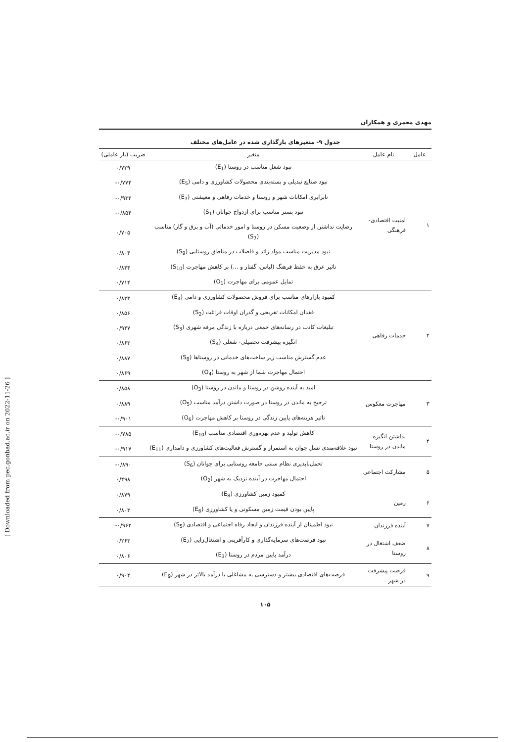مهدی معمری و همکاران
جدول ۹- متغیرهای بارگذاری شده در عامل‌های مختلف
| عامل | نام عامل | متغیر | ضریب (بار عاملی) |
| --- | --- | --- | --- |
| ۱ | امنیت اقتصادی-فرهنگی | نبود شغل مناسب در روستا (E<sub>1</sub>) | ۰/۷۲۹ |
| | | نبود صنایع تبدیلی و بسته‌بندی محصولات کشاورزی و دامی (E<sub>5</sub>) | -۰/۷۷۴ |
| | | نابرابری امکانات شهر و روستا و خدمات رفاهی و معیشتی (E<sub>7</sub>) | -۰/۹۳۳ |
| | | نبود بستر مناسب برای ازدواج جوانان (S<sub>1</sub>) | -۰/۸۵۴ |
| | | رضایت نداشتن از وضعیت مسکن در روستا و امور خدماتی (آب و برق و گاز) مناسب (S<sub>7</sub>) | ۰/۷۰۵ |
| | | نبود مدیریت مناسب مواد زائد و فاضلاب در مناطق روستایی (S<sub>9</sub>) | ۰/۸۰۴ |
| | | تاثیر عرق به حفظ فرهنگ (لباس، گفتار و ...) بر کاهش مهاجرت (S<sub>10</sub>) | ۰/۸۴۴ |
| | | تمایل عمومی برای مهاجرت (O<sub>1</sub>) | ۰/۷۱۴ |
| ۲ | خدمات رفاهی | کمبود بازارهای مناسب برای فروش محصولات کشاورزی و دامی (E<sub>4</sub>) | ۰/۸۲۳ |
| | | فقدان امکانات تفریحی و گذران اوقات فراغت (S<sub>2</sub>) | ۰/۸۵۶ |
| | | تبلیغات کاذب در رسانه‌های جمعی درباره با زندگی مرفه شهری (S<sub>3</sub>) | ۰/۹۴۷ |
| | | انگیزه پیشرفت تحصیلی- شغلی (S<sub>4</sub>) | ۰/۸۶۳ |
| | | عدم گسترش مناسب زیر ساخت‌های خدماتی در روستاها (S<sub>8</sub>) | ۰/۸۸۷ |
| | | احتمال مهاجرت شما از شهر به روستا (O<sub>4</sub>) | ۰/۸۶۹ |
| ۳ | مهاجرت معکوس | امید به آینده روشن در روستا و ماندن در روستا (O<sub>3</sub>) | ۰/۸۵۸ |
| | | ترجیح به ماندن در روستا در صورت داشتن درآمد مناسب (O<sub>5</sub>) | ۰/۸۸۹ |
| | | تاثیر هزینه‌های پایین زندگی در روستا بر کاهش مهاجرت (O<sub>6</sub>) | -۰/۹۰۱ |
| ۴ | نداشتن انگیزه ماندن در روستا | کاهش تولید و عدم بهره‌وری اقتصادی مناسب (E<sub>10</sub>) | -۰/۷۸۵ |
| | | نبود علاقه‌مندی نسل جوان به استمرار و گسترش فعالیت‌های کشاورزی و دامداری (E<sub>11</sub>) | -۰/۹۱۷ |
| ۵ | مشارکت اجتماعی | تحمل‌ناپذیری نظام سنتی جامعه روستایی برای جوانان (S<sub>6</sub>) | -۰/۸۹۰ |
| | | احتمال مهاجرت در آینده نزدیک به شهر (O<sub>2</sub>) | ۰/۴۹۸ |
| ۶ | زمین | کمبود زمین کشاورزی (E<sub>8</sub>) | ۰/۸۷۹ |
| | | پایین بودن قیمت زمین مسکونی و یا کشاورزی (E<sub>6</sub>) | ۰/۸۰۳ |
| ۷ | آینده فرزندان | نبود اطمینان از آینده فرزندان و ایجاد رفاه اجتماعی و اقتصادی (S<sub>5</sub>) | -۰/۹۶۲ |
| ۸ | ضعف اشتغال در روستا | نبود فرصت‌های سرمایه‌گذاری و کارآفرینی و اشتغال‌زایی (E<sub>2</sub>) | ۰/۲۶۳ |
| | | درآمد پایین مردم در روستا (E<sub>3</sub>) | ۰/۸۰۶ |
| ۹ | فرصت پیشرفت در شهر | فرصت‌های اقتصادی بیشتر و دسترسی به مشاغلی با درآمد بالاتر در شهر (E<sub>9</sub>) | ۰/۹۰۴ |
۱۰۵
[ Downloaded from pec.gonbad.ac.ir on 2022-11-26 ]